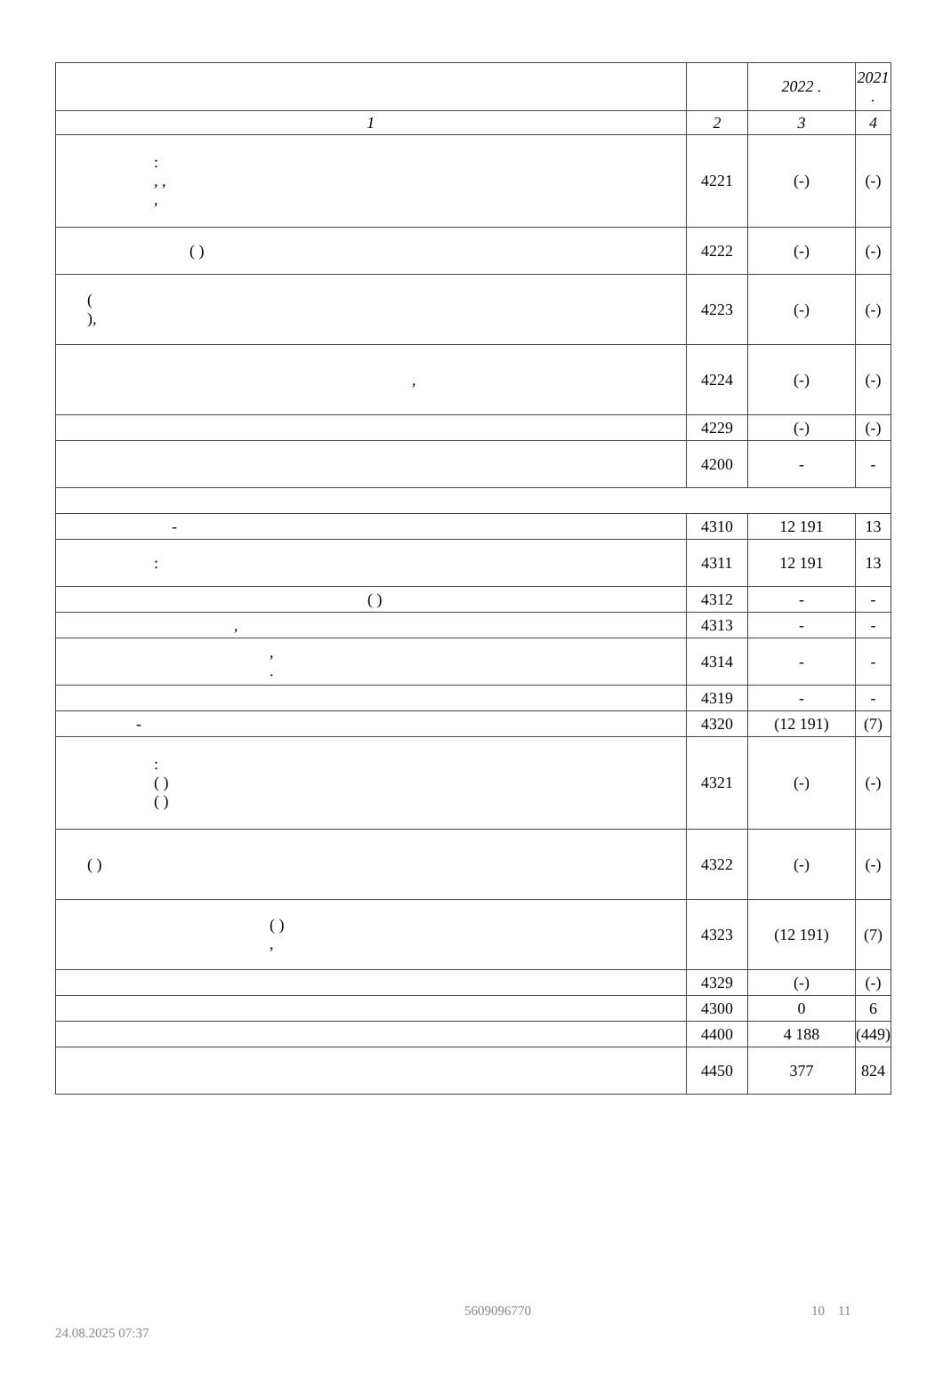| | | 2022 . | 2021 . |
| --- | --- | --- | --- |
| 1 | 2 | 3 | 4 |
| : , , , | 4221 | (-) | (-) |
| ( ) | 4222 | (-) | (-) |
| ( ), | 4223 | (-) | (-) |
| , | 4224 | (-) | (-) |
| | 4229 | (-) | (-) |
| | 4200 | - | - |
| - | 4310 | 12 191 | 13 |
| : | 4311 | 12 191 | 13 |
| ( ) | 4312 | - | - |
| , | 4313 | - | - |
| , . | 4314 | - | - |
| | 4319 | - | - |
| - | 4320 | (12 191) | (7) |
| : ( ) ( ) | 4321 | (-) | (-) |
| ( ) | 4322 | (-) | (-) |
| ( ) , | 4323 | (12 191) | (7) |
| | 4329 | (-) | (-) |
| | 4300 | 0 | 6 |
| | 4400 | 4 188 | (449) |
| | 4450 | 377 | 824 |
5609096770 10 11
24.08.2025 07:37